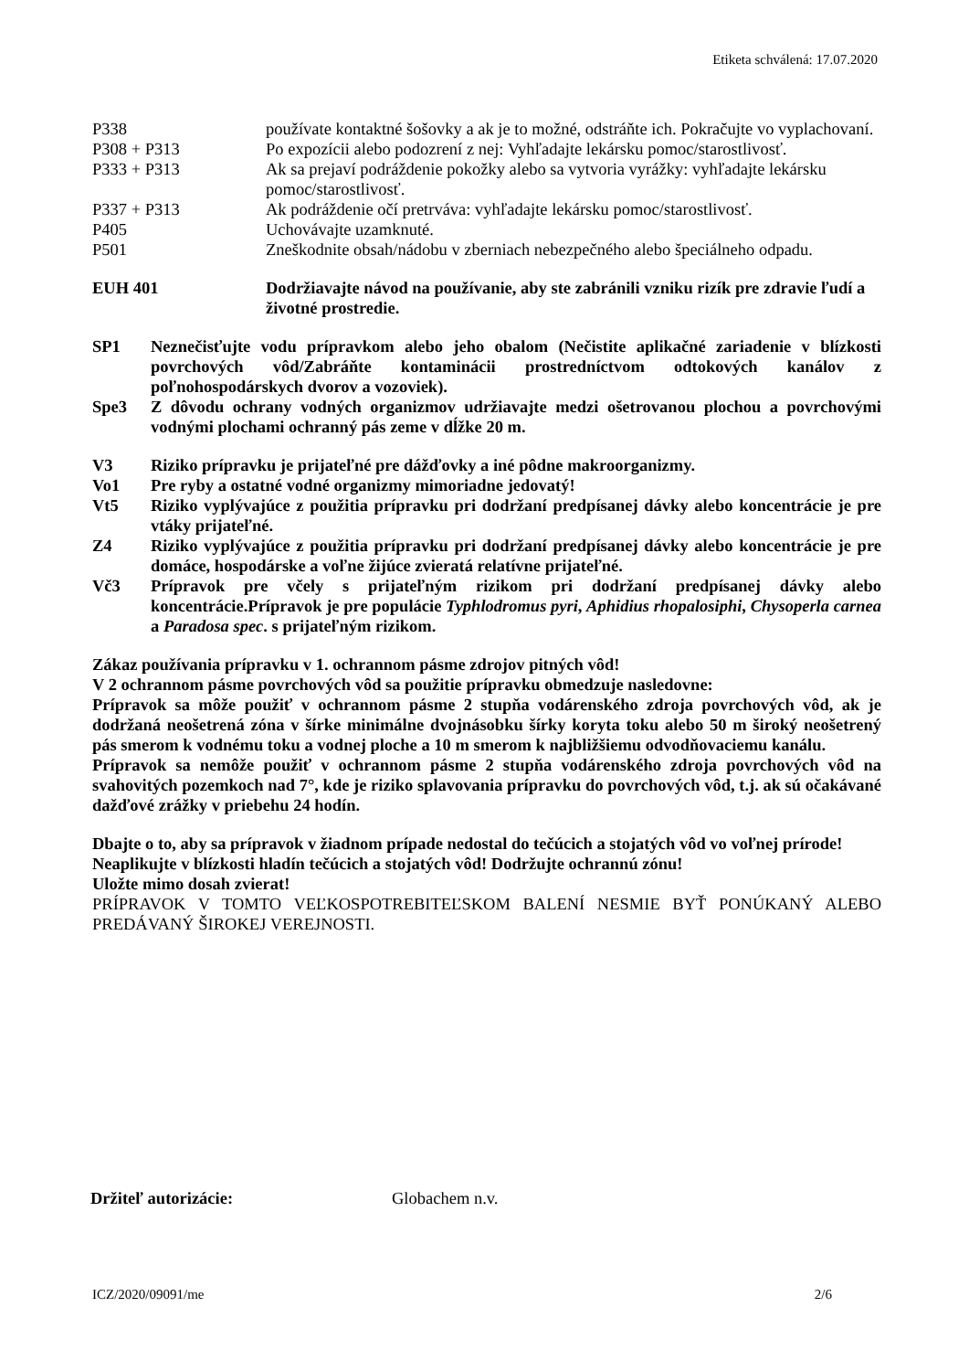Etiketa schválená: 17.07.2020
P338 používate kontaktné šošovky a ak je to možné, odstráňte ich. Pokračujte vo vyplachovaní.
P308 + P313 Po expozícii alebo podozrení z nej: Vyhľadajte lekársku pomoc/starostlivosť.
P333 + P313 Ak sa prejaví podráždenie pokožky alebo sa vytvoria vyrážky: vyhľadajte lekársku pomoc/starostlivosť.
P337 + P313 Ak podráždenie očí pretrváva: vyhľadajte lekársku pomoc/starostlivosť.
P405 Uchovávajte uzamknuté.
P501 Zneškodnite obsah/nádobu v zberniach nebezpečného alebo špeciálneho odpadu.
EUH 401 Dodržiavajte návod na používanie, aby ste zabránili vzniku rizík pre zdravie ľudí a životné prostredie.
SP1 Neznečisťujte vodu prípravkom alebo jeho obalom (Nečistite aplikačné zariadenie v blízkosti povrchových vôd/Zabráňte kontaminácii prostredníctvom odtokových kanálov z poľnohospodárskych dvorov a vozoviek).
Spe3 Z dôvodu ochrany vodných organizmov udržiavajte medzi ošetrovanou plochou a povrchovými vodnými plochami ochranný pás zeme v dĺžke 20 m.
V3 Riziko prípravku je prijateľné pre dážďovky a iné pôdne makroorganizmy.
Vo1 Pre ryby a ostatné vodné organizmy mimoriadne jedovatý!
Vt5 Riziko vyplývajúce z použitia prípravku pri dodržaní predpísanej dávky alebo koncentrácie je pre vtáky prijateľné.
Z4 Riziko vyplývajúce z použitia prípravku pri dodržaní predpísanej dávky alebo koncentrácie je pre domáce, hospodárske a voľne žijúce zvieratá relatívne prijateľné.
Vč3 Prípravok pre včely s prijateľným rizikom pri dodržaní predpísanej dávky alebo koncentrácie.Prípravok je pre populácie Typhlodromus pyri, Aphidius rhopalosiphi, Chysoperla carnea a Paradosa spec. s prijateľným rizikom.
Zákaz používania prípravku v 1. ochrannom pásme zdrojov pitných vôd!
V 2 ochrannom pásme povrchových vôd sa použitie prípravku obmedzuje nasledovne:
Prípravok sa môže použiť v ochrannom pásme 2 stupňa vodárenského zdroja povrchových vôd, ak je dodržaná neošetrená zóna v šírke minimálne dvojnásobku šírky koryta toku alebo 50 m široký neošetrený pás smerom k vodnému toku a vodnej ploche a 10 m smerom k najbližšiemu odvodňovaciemu kanálu.
Prípravok sa nemôže použiť v ochrannom pásme 2 stupňa vodárenského zdroja povrchových vôd na svahovitých pozemkoch nad 7°, kde je riziko splavovania prípravku do povrchových vôd, t.j. ak sú očakávané dažďové zrážky v priebehu 24 hodín.
Dbajte o to, aby sa prípravok v žiadnom prípade nedostal do tečúcich a stojatých vôd vo voľnej prírode!
Neaplikujte v blízkosti hladín tečúcich a stojatých vôd! Dodržujte ochrannú zónu!
Uložte mimo dosah zvierat!
PRÍPRAVOK V TOMTO VEĽKOSPOTREBITEĽSKOM BALENÍ NESMIE BYŤ PONÚKANÝ ALEBO PREDÁVANÝ ŠIROKEJ VEREJNOSTI.
Držiteľ autorizácie: Globachem n.v.
ICZ/2020/09091/me 2/6